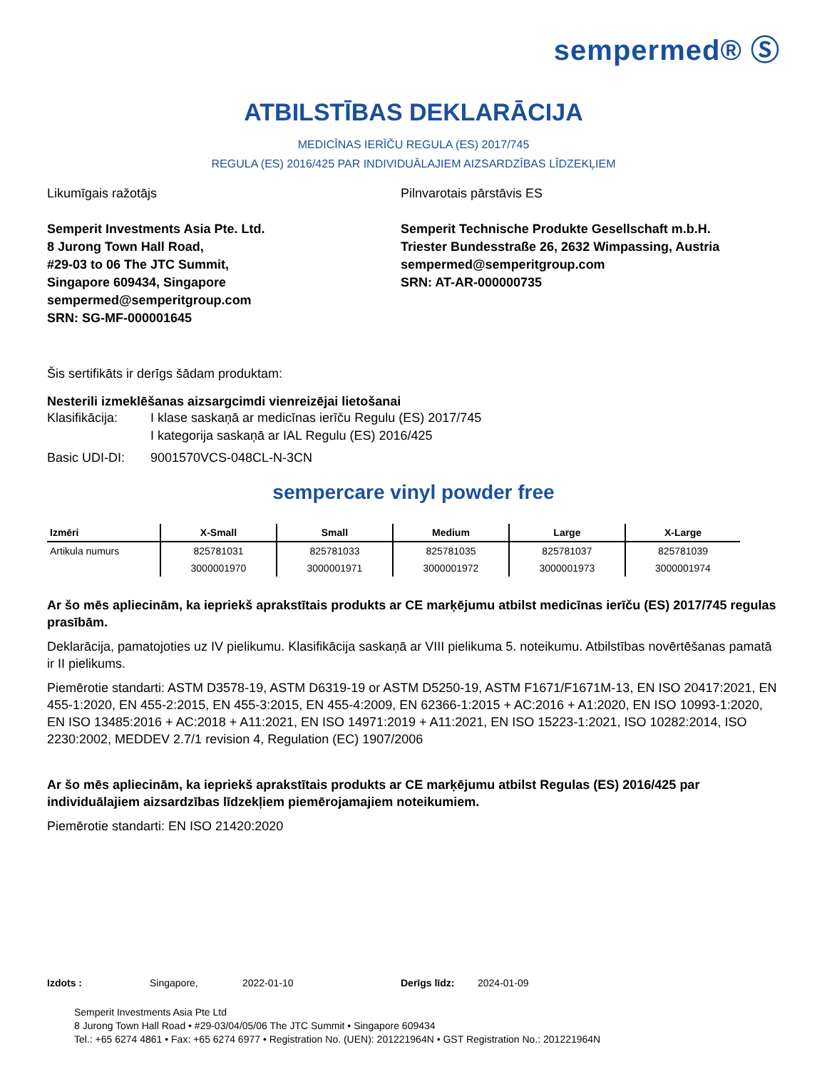sempermed® Ⓢ
ATBILSTĪBAS DEKLARĀCIJA
MEDICĪNAS IERĪČU REGULA (ES) 2017/745
REGULA (ES) 2016/425 PAR INDIVIDUĀLAJIEM AIZSARDZĪBAS LĪDZEKĻIEM
Likumīgais ražotājs
Semperit Investments Asia Pte. Ltd.
8 Jurong Town Hall Road,
#29-03 to 06 The JTC Summit,
Singapore 609434, Singapore
sempermed@semperitgroup.com
SRN: SG-MF-000001645
Pilnvarotais pārstāvis ES
Semperit Technische Produkte Gesellschaft m.b.H.
Triester Bundesstraße 26, 2632 Wimpassing, Austria
sempermed@semperitgroup.com
SRN: AT-AR-000000735
Šis sertifikāts ir derīgs šādam produktam:
Nesterili izmeklēšanas aizsargcimdi vienreizējai lietošanai
Klasifikācija: I klase saskaņā ar medicīnas ierīču Regulu (ES) 2017/745
I kategorija saskaņā ar IAL Regulu (ES) 2016/425
Basic UDI-DI: 9001570VCS-048CL-N-3CN
sempercare vinyl powder free
| Izmēri | X-Small | Small | Medium | Large | X-Large |
| --- | --- | --- | --- | --- | --- |
| Artikula numurs | 825781031 | 825781033 | 825781035 | 825781037 | 825781039 |
| | 3000001970 | 3000001971 | 3000001972 | 3000001973 | 3000001974 |
Ar šo mēs apliecinām, ka iepriekš aprakstītais produkts ar CE marķējumu atbilst medicīnas ierīču (ES) 2017/745 regulas prasībām.
Deklarācija, pamatojoties uz IV pielikumu. Klasifikācija saskaņā ar VIII pielikuma 5. noteikumu. Atbilstības novērtēšanas pamatā ir II pielikums.
Piemērotie standarti: ASTM D3578-19, ASTM D6319-19 or ASTM D5250-19, ASTM F1671/F1671M-13, EN ISO 20417:2021, EN 455-1:2020, EN 455-2:2015, EN 455-3:2015, EN 455-4:2009, EN 62366-1:2015 + AC:2016 + A1:2020, EN ISO 10993-1:2020, EN ISO 13485:2016 + AC:2018 + A11:2021, EN ISO 14971:2019 + A11:2021, EN ISO 15223-1:2021, ISO 10282:2014, ISO 2230:2002, MEDDEV 2.7/1 revision 4, Regulation (EC) 1907/2006
Ar šo mēs apliecinām, ka iepriekš aprakstītais produkts ar CE marķējumu atbilst Regulas (ES) 2016/425 par individuālajiem aizsardzības līdzekļiem piemērojamajiem noteikumiem.
Piemērotie standarti: EN ISO 21420:2020
Izdots : Singapore, 2022-01-10 Derīgs līdz: 2024-01-09
Semperit Investments Asia Pte Ltd
8 Jurong Town Hall Road • #29-03/04/05/06 The JTC Summit • Singapore 609434
Tel.: +65 6274 4861 • Fax: +65 6274 6977 • Registration No. (UEN): 201221964N • GST Registration No.: 201221964N